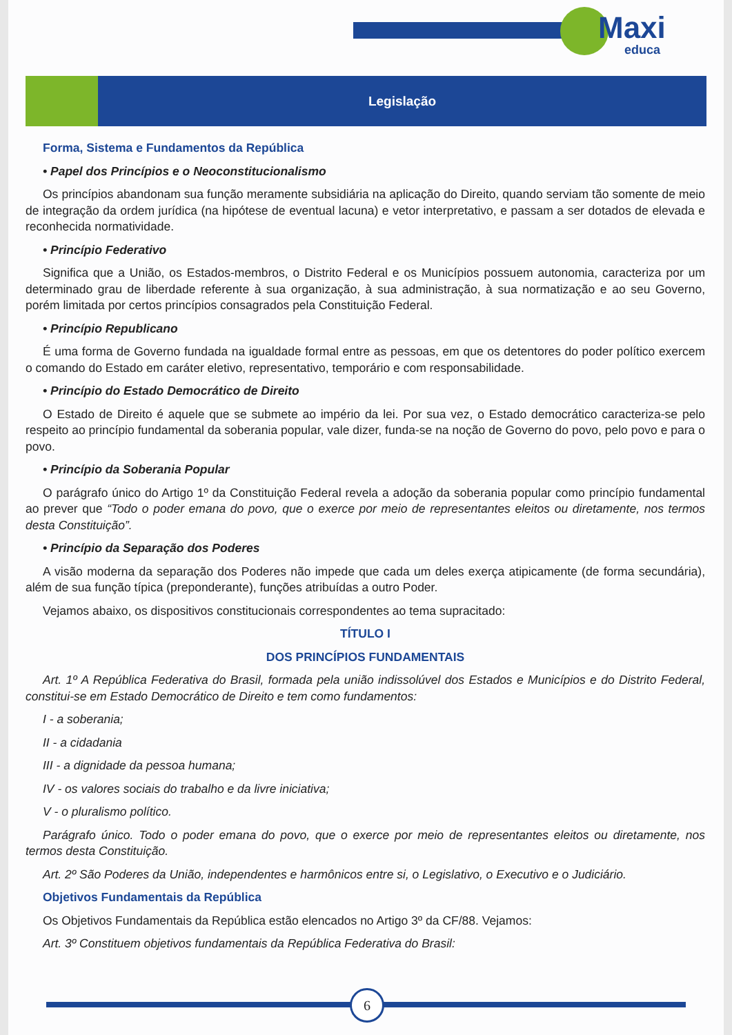Maxi
educa
Legislação
Forma, Sistema e Fundamentos da República
• Papel dos Princípios e o Neoconstitucionalismo
Os princípios abandonam sua função meramente subsidiária na aplicação do Direito, quando serviam tão somente de meio de integração da ordem jurídica (na hipótese de eventual lacuna) e vetor interpretativo, e passam a ser dotados de elevada e reconhecida normatividade.
• Princípio Federativo
Significa que a União, os Estados-membros, o Distrito Federal e os Municípios possuem autonomia, caracteriza por um determinado grau de liberdade referente à sua organização, à sua administração, à sua normatização e ao seu Governo, porém limitada por certos princípios consagrados pela Constituição Federal.
• Princípio Republicano
É uma forma de Governo fundada na igualdade formal entre as pessoas, em que os detentores do poder político exercem o comando do Estado em caráter eletivo, representativo, temporário e com responsabilidade.
• Princípio do Estado Democrático de Direito
O Estado de Direito é aquele que se submete ao império da lei. Por sua vez, o Estado democrático caracteriza-se pelo respeito ao princípio fundamental da soberania popular, vale dizer, funda-se na noção de Governo do povo, pelo povo e para o povo.
• Princípio da Soberania Popular
O parágrafo único do Artigo 1º da Constituição Federal revela a adoção da soberania popular como princípio fundamental ao prever que “Todo o poder emana do povo, que o exerce por meio de representantes eleitos ou diretamente, nos termos desta Constituição”.
• Princípio da Separação dos Poderes
A visão moderna da separação dos Poderes não impede que cada um deles exerça atipicamente (de forma secundária), além de sua função típica (preponderante), funções atribuídas a outro Poder.
Vejamos abaixo, os dispositivos constitucionais correspondentes ao tema supracitado:
TÍTULO I
DOS PRINCÍPIOS FUNDAMENTAIS
Art. 1º A República Federativa do Brasil, formada pela união indissolúvel dos Estados e Municípios e do Distrito Federal, constitui-se em Estado Democrático de Direito e tem como fundamentos:
I - a soberania;
II - a cidadania
III - a dignidade da pessoa humana;
IV - os valores sociais do trabalho e da livre iniciativa;
V - o pluralismo político.
Parágrafo único. Todo o poder emana do povo, que o exerce por meio de representantes eleitos ou diretamente, nos termos desta Constituição.
Art. 2º São Poderes da União, independentes e harmônicos entre si, o Legislativo, o Executivo e o Judiciário.
Objetivos Fundamentais da República
Os Objetivos Fundamentais da República estão elencados no Artigo 3º da CF/88. Vejamos:
Art. 3º Constituem objetivos fundamentais da República Federativa do Brasil:
6